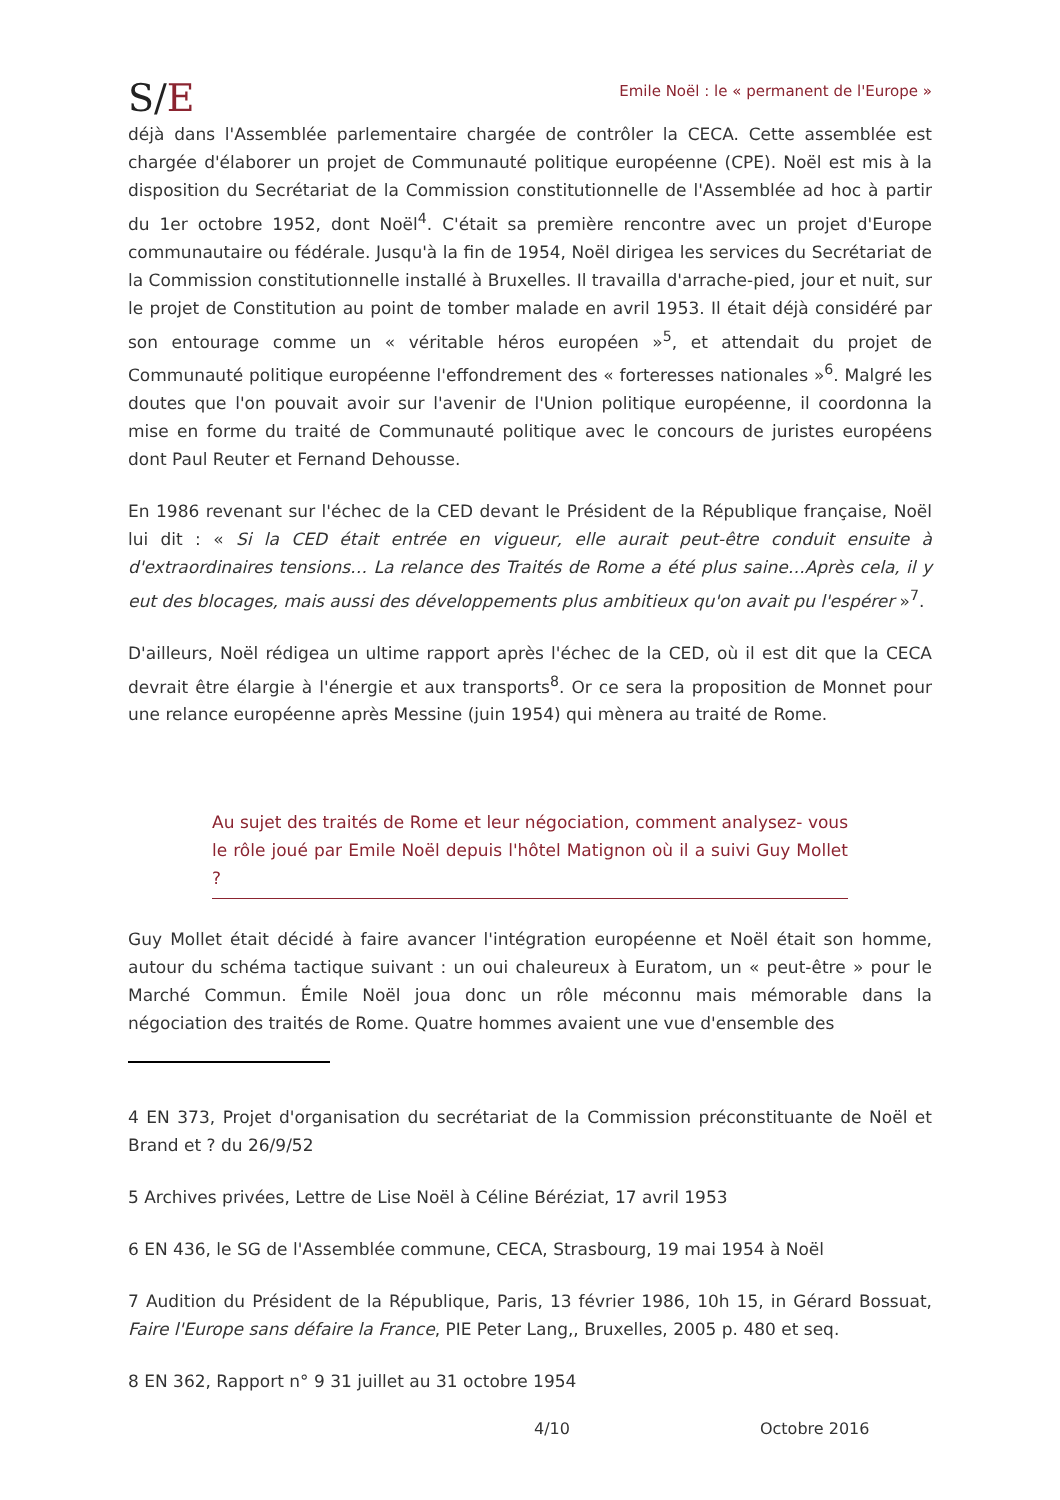S/E
Emile Noël : le « permanent de l'Europe »
déjà dans l'Assemblée parlementaire chargée de contrôler la CECA. Cette assemblée est chargée d'élaborer un projet de Communauté politique européenne (CPE). Noël est mis à la disposition du Secrétariat de la Commission constitutionnelle de l'Assemblée ad hoc à partir du 1er octobre 1952, dont Noël<sup>4</sup>. C'était sa première rencontre avec un projet d'Europe communautaire ou fédérale. Jusqu'à la fin de 1954, Noël dirigea les services du Secrétariat de la Commission constitutionnelle installé à Bruxelles. Il travailla d'arrache-pied, jour et nuit, sur le projet de Constitution au point de tomber malade en avril 1953. Il était déjà considéré par son entourage comme un « véritable héros européen »<sup>5</sup>, et attendait du projet de Communauté politique européenne l'effondrement des « forteresses nationales »<sup>6</sup>. Malgré les doutes que l'on pouvait avoir sur l'avenir de l'Union politique européenne, il coordonna la mise en forme du traité de Communauté politique avec le concours de juristes européens dont Paul Reuter et Fernand Dehousse.
En 1986 revenant sur l'échec de la CED devant le Président de la République française, Noël lui dit : « Si la CED était entrée en vigueur, elle aurait peut-être conduit ensuite à d'extraordinaires tensions… La relance des Traités de Rome a été plus saine…Après cela, il y eut des blocages, mais aussi des développements plus ambitieux qu'on avait pu l'espérer »<sup>7</sup>.
D'ailleurs, Noël rédigea un ultime rapport après l'échec de la CED, où il est dit que la CECA devrait être élargie à l'énergie et aux transports<sup>8</sup>. Or ce sera la proposition de Monnet pour une relance européenne après Messine (juin 1954) qui mènera au traité de Rome.
Au sujet des traités de Rome et leur négociation, comment analysez- vous le rôle joué par Emile Noël depuis l'hôtel Matignon où il a suivi Guy Mollet ?
Guy Mollet était décidé à faire avancer l'intégration européenne et Noël était son homme, autour du schéma tactique suivant : un oui chaleureux à Euratom, un « peut-être » pour le Marché Commun. Émile Noël joua donc un rôle méconnu mais mémorable dans la négociation des traités de Rome. Quatre hommes avaient une vue d'ensemble des
4 EN 373, Projet d'organisation du secrétariat de la Commission préconstituante de Noël et Brand et ? du 26/9/52
5 Archives privées, Lettre de Lise Noël à Céline Béréziat, 17 avril 1953
6 EN 436, le SG de l'Assemblée commune, CECA, Strasbourg, 19 mai 1954 à Noël
7 Audition du Président de la République, Paris, 13 février 1986, 10h 15, in Gérard Bossuat, Faire l'Europe sans défaire la France, PIE Peter Lang,, Bruxelles, 2005 p. 480 et seq.
8 EN 362, Rapport n° 9 31 juillet au 31 octobre 1954
4/10 Octobre 2016